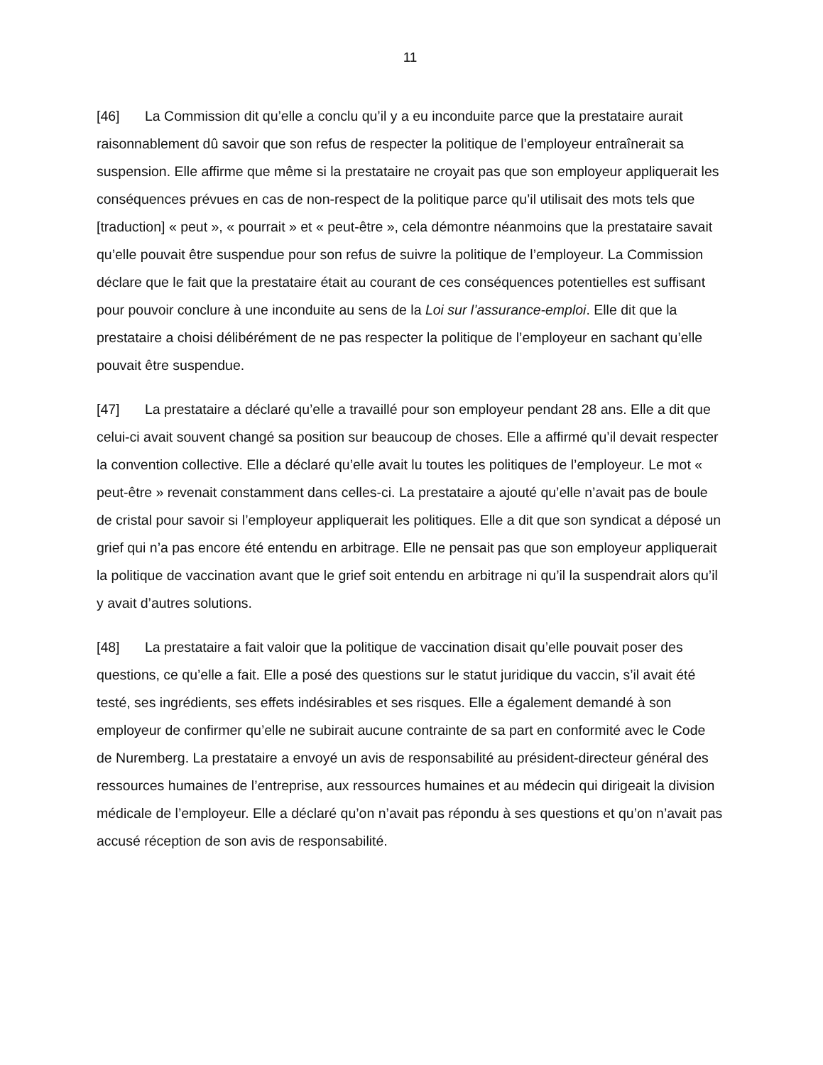11
[46] La Commission dit qu’elle a conclu qu’il y a eu inconduite parce que la prestataire aurait raisonnablement dû savoir que son refus de respecter la politique de l’employeur entraînerait sa suspension. Elle affirme que même si la prestataire ne croyait pas que son employeur appliquerait les conséquences prévues en cas de non-respect de la politique parce qu’il utilisait des mots tels que [traduction] « peut », « pourrait » et « peut-être », cela démontre néanmoins que la prestataire savait qu’elle pouvait être suspendue pour son refus de suivre la politique de l’employeur. La Commission déclare que le fait que la prestataire était au courant de ces conséquences potentielles est suffisant pour pouvoir conclure à une inconduite au sens de la Loi sur l’assurance-emploi. Elle dit que la prestataire a choisi délibérément de ne pas respecter la politique de l’employeur en sachant qu’elle pouvait être suspendue.
[47] La prestataire a déclaré qu’elle a travaillé pour son employeur pendant 28 ans. Elle a dit que celui-ci avait souvent changé sa position sur beaucoup de choses. Elle a affirmé qu’il devait respecter la convention collective. Elle a déclaré qu’elle avait lu toutes les politiques de l’employeur. Le mot « peut-être » revenait constamment dans celles-ci. La prestataire a ajouté qu’elle n’avait pas de boule de cristal pour savoir si l’employeur appliquerait les politiques. Elle a dit que son syndicat a déposé un grief qui n’a pas encore été entendu en arbitrage. Elle ne pensait pas que son employeur appliquerait la politique de vaccination avant que le grief soit entendu en arbitrage ni qu’il la suspendrait alors qu’il y avait d’autres solutions.
[48] La prestataire a fait valoir que la politique de vaccination disait qu’elle pouvait poser des questions, ce qu’elle a fait. Elle a posé des questions sur le statut juridique du vaccin, s’il avait été testé, ses ingrédients, ses effets indésirables et ses risques. Elle a également demandé à son employeur de confirmer qu’elle ne subirait aucune contrainte de sa part en conformité avec le Code de Nuremberg. La prestataire a envoyé un avis de responsabilité au président-directeur général des ressources humaines de l’entreprise, aux ressources humaines et au médecin qui dirigeait la division médicale de l’employeur. Elle a déclaré qu’on n’avait pas répondu à ses questions et qu’on n’avait pas accusé réception de son avis de responsabilité.